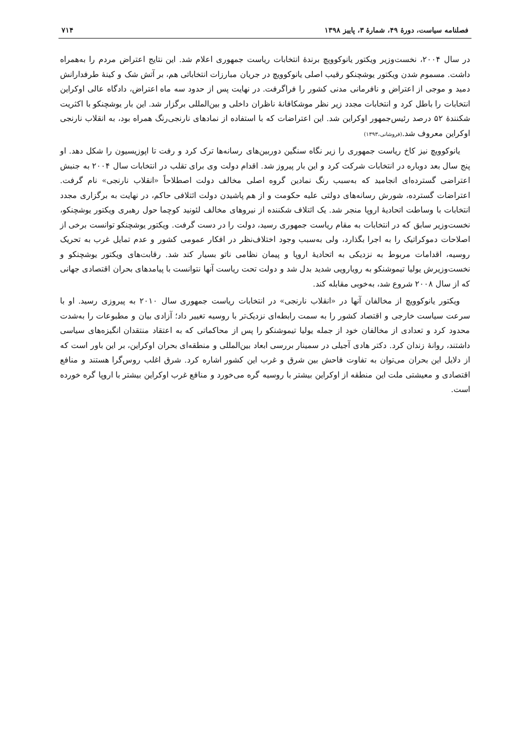فصلنامه سیاست، دورهٔ ۴۹، شمارهٔ ۳، پاییز ۱۳۹۸ ۷۱۴
در سال ۲۰۰۴، نخست‌وزیر ویکتور یانوکوویچ برندهٔ انتخابات ریاست جمهوری اعلام شد. این نتایج اعتراض مردم را به‌همراه داشت. مسموم شدن ویکتور یوشچنکو رقیب اصلی یانوکوویچ در جریان مبارزات انتخاباتی هم، بر آتش شک و کینهٔ طرفدارانش دمید و موجی از اعتراض و نافرمانی مدنی کشور را فراگرفت. در نهایت پس از حدود سه ماه اعتراض، دادگاه عالی اوکراین انتخابات را باطل کرد و انتخابات مجدد زیر نظر موشکافانهٔ ناظران داخلی و بین‌المللی برگزار شد. این بار یوشچنکو با اکثریت شکنندهٔ ۵۲ درصد رئیس‌جمهور اوکراین شد. این اعتراضات که با استفاده از نمادهای نارنجی‌رنگ همراه بود، به انقلاب نارنجی اوکراین معروف شد.(فروشانی،۱۳۹۳)
یانوکوویچ نیز کاخ ریاست جمهوری را زیر نگاه سنگین دوربین‌های رسانه‌ها ترک کرد و رفت تا اپوزیسیون را شکل دهد. او پنج سال بعد دوباره در انتخابات شرکت کرد و این بار پیروز شد. اقدام دولت وی برای تقلب در انتخابات سال ۲۰۰۴ به جنبش اعتراضی گسترده‌ای انجامید که به‌سبب رنگ نمادین گروه اصلی مخالف دولت اصطلاحاً «انقلاب نارنجی» نام گرفت. اعتراضات گسترده، شورش رسانه‌های دولتی علیه حکومت و از هم پاشیدن دولت ائتلافی حاکم، در نهایت به برگزاری مجدد انتخابات با وساطت اتحادیهٔ اروپا منجر شد. یک ائتلاف شکننده از نیروهای مخالف لئونید کوچما حول رهبری ویکتور یوشچنکو، نخست‌وزیر سابق که در انتخابات به مقام ریاست جمهوری رسید، دولت را در دست گرفت. ویکتور یوشچنکو توانست برخی از اصلاحات دموکراتیک را به اجرا بگذارد، ولی به‌سبب وجود اختلاف‌نظر در افکار عمومی کشور و عدم تمایل غرب به تحریک روسیه، اقدامات مربوط به نزدیکی به اتحادیهٔ اروپا و پیمان نظامی ناتو بسیار کند شد. رقابت‌های ویکتور یوشچنکو و نخست‌وزیرش یولیا تیموشنکو به رویارویی شدید بدل شد و دولت تحت ریاست آنها نتوانست با پیامدهای بحران اقتصادی جهانی که از سال ۲۰۰۸ شروع شد، به‌خوبی مقابله کند.
ویکتور یانوکوویچ از مخالفان آنها در «انقلاب نارنجی» در انتخابات ریاست جمهوری سال ۲۰۱۰ به پیروزی رسید. او با سرعت سیاست خارجی و اقتصاد کشور را به سمت رابطه‌ای نزدیک‌تر با روسیه تغییر داد؛ آزادی بیان و مطبوعات را به‌شدت محدود کرد و تعدادی از مخالفان خود از جمله یولیا تیموشنکو را پس از محاکماتی که به اعتقاد منتقدان انگیزه‌های سیاسی داشتند، روانهٔ زندان کرد. دکتر هادی آجیلی در سمینار بررسی ابعاد بین‌المللی و منطقه‌ای بحران اوکراین، بر این باور است که از دلایل این بحران می‌توان به تفاوت فاحش بین شرق و غرب این کشور اشاره کرد. شرق اغلب روس‌گرا هستند و منافع اقتصادی و معیشتی ملت این منطقه از اوکراین بیشتر با روسیه گره می‌خورد و منافع غرب اوکراین بیشتر با اروپا گره خورده است.